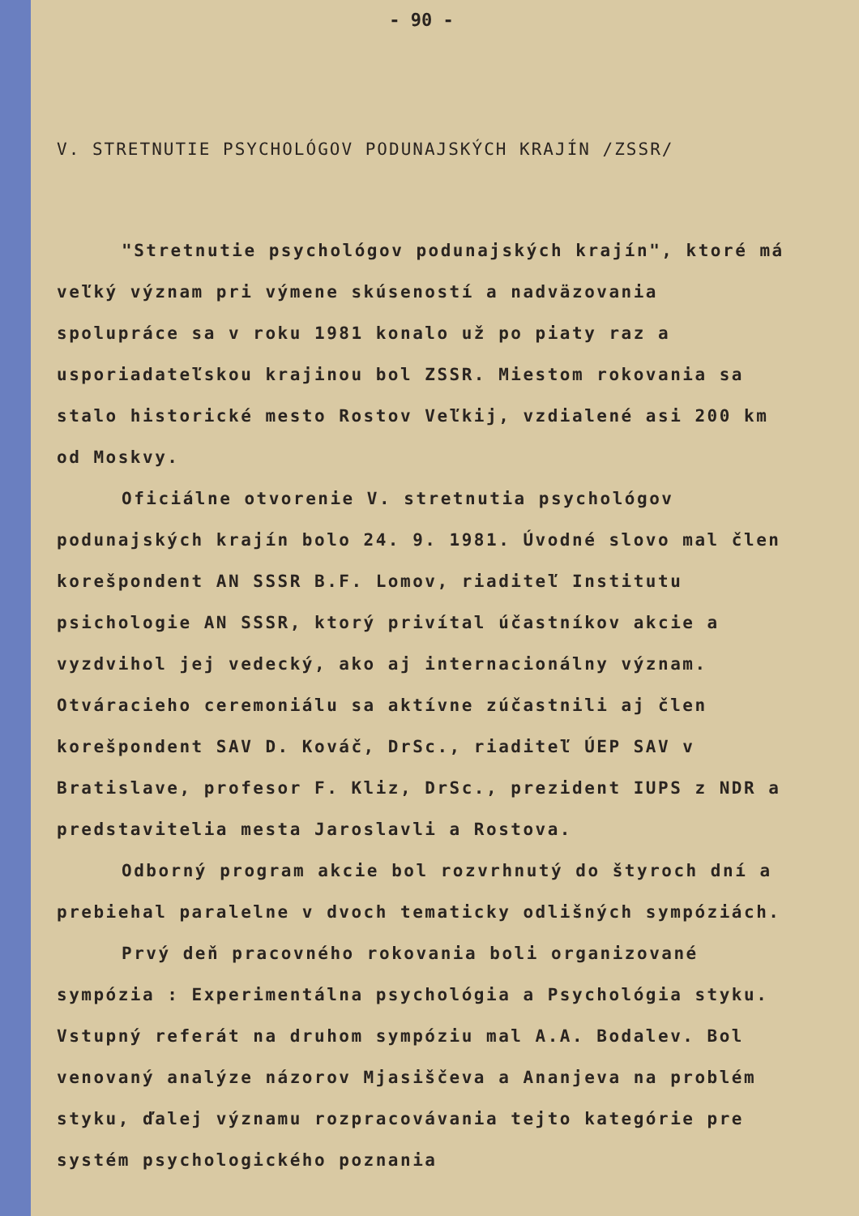- 90 -
V. STRETNUTIE PSYCHOLÓGOV PODUNAJSKÝCH KRAJÍN /ZSSR/
"Stretnutie psychológov podunajských krajín", ktoré má veľký význam pri výmene skúseností a nadväzovania spolupráce sa v roku 1981 konalo už po piaty raz a usporiadateľskou krajinou bol ZSSR. Miestom rokovania sa stalo historické mesto Rostov Veľkij, vzdialené asi 200 km od Moskvy.
Oficiálne otvorenie V. stretnutia psychológov podunajských krajín bolo 24. 9. 1981. Úvodné slovo mal člen korešpondent AN SSSR B.F. Lomov, riaditeľ Institutu psichologie AN SSSR, ktorý privítal účastníkov akcie a vyzdvihol jej vedecký, ako aj internacionálny význam. Otváracieho ceremoniálu sa aktívne zúčastnili aj člen korešpondent SAV D. Kováč, DrSc., riaditeľ ÚEP SAV v Bratislave, profesor F. Kliz, DrSc., prezident IUPS z NDR a predstavitelia mesta Jaroslavli a Rostova.
Odborný program akcie bol rozvrhnutý do štyroch dní a prebiehal paralelne v dvoch tematicky odlišných sympóziách.
Prvý deň pracovného rokovania boli organizované sympózia : Experimentálna psychológia a Psychológia styku. Vstupný referát na druhom sympóziu mal A.A. Bodalev. Bol venovaný analýze názorov Mjasiščeva a Ananjeva na problém styku, ďalej významu rozpracovávania tejto kategórie pre systém psychologického poznania